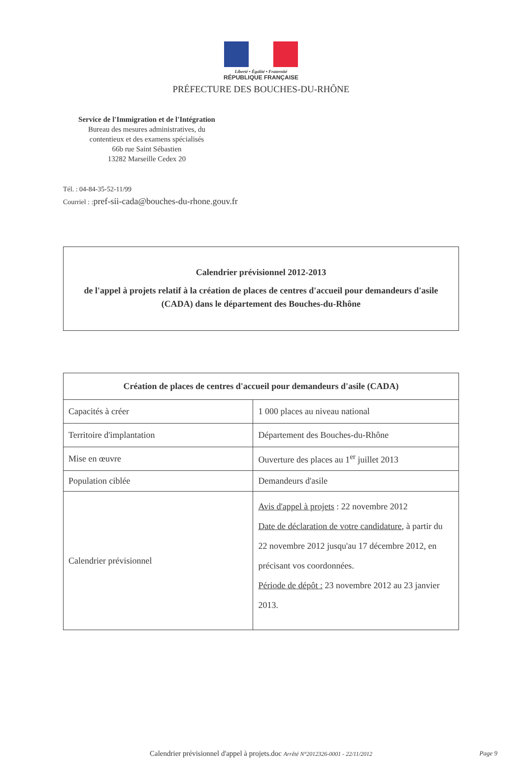Liberté • Égalité • Fraternité
RÉPUBLIQUE FRANÇAISE
PRÉFECTURE DES BOUCHES-DU-RHÔNE
Service de l'Immigration et de l'Intégration
Bureau des mesures administratives, du
contentieux et des examens spécialisés
66b rue Saint Sébastien
13282 Marseille Cedex 20
Tél. : 04-84-35-52-11/99
Courriel : :pref-sii-cada@bouches-du-rhone.gouv.fr
Calendrier prévisionnel 2012-2013
de l'appel à projets relatif à la création de places de centres d'accueil pour demandeurs d'asile (CADA) dans le département des Bouches-du-Rhône
| Création de places de centres d'accueil pour demandeurs d'asile (CADA) | |
| --- | --- |
| Capacités à créer | 1 000 places au niveau national |
| Territoire d'implantation | Département des Bouches-du-Rhône |
| Mise en œuvre | Ouverture des places au 1<sup>er</sup> juillet 2013 |
| Population ciblée | Demandeurs d'asile |
| Calendrier prévisionnel | Avis d'appel à projets : 22 novembre 2012 Date de déclaration de votre candidature , à partir du 22 novembre 2012 jusqu'au 17 décembre 2012, en précisant vos coordonnées. Période de dépôt : 23 novembre 2012 au 23 janvier 2013. |
Calendrier prévisionnel d'appel à projets.doc Arrêté N°2012326-0001 - 22/11/2012
Page 9